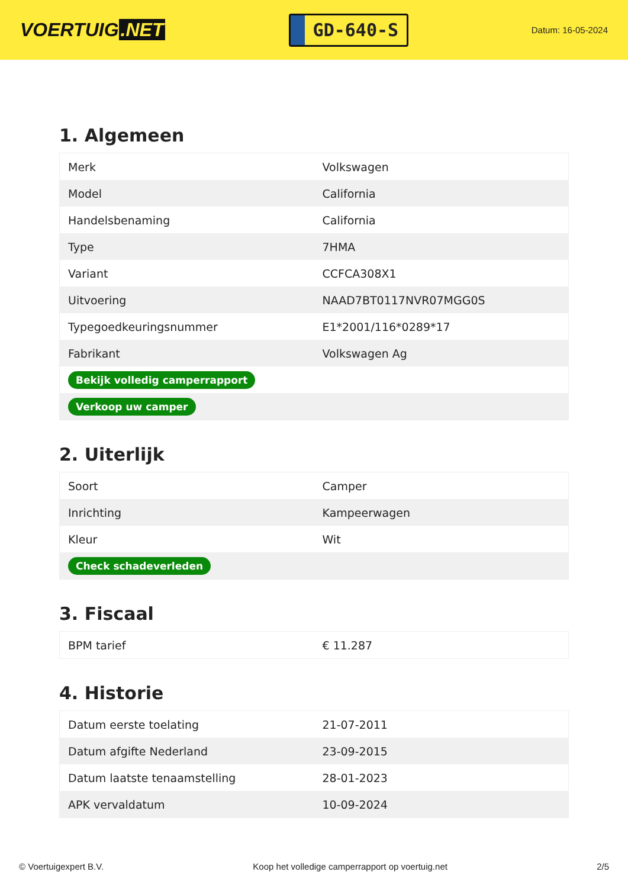VOERTUIG.NET
GD-640-S
Datum: 16-05-2024
1. Algemeen
| Merk | Volkswagen |
| Model | California |
| Handelsbenaming | California |
| Type | 7HMA |
| Variant | CCFCA308X1 |
| Uitvoering | NAAD7BT0117NVR07MGG0S |
| Typegoedkeuringsnummer | E1*2001/116*0289*17 |
| Fabrikant | Volkswagen Ag |
| Bekijk volledig camperrapport | |
| Verkoop uw camper | |
2. Uiterlijk
| Soort | Camper |
| Inrichting | Kampeerwagen |
| Kleur | Wit |
| Check schadeverleden | |
3. Fiscaal
| BPM tarief | € 11.287 |
4. Historie
| Datum eerste toelating | 21-07-2011 |
| Datum afgifte Nederland | 23-09-2015 |
| Datum laatste tenaamstelling | 28-01-2023 |
| APK vervaldatum | 10-09-2024 |
© Voertuigexpert B.V. Koop het volledige camperrapport op voertuig.net 2/5